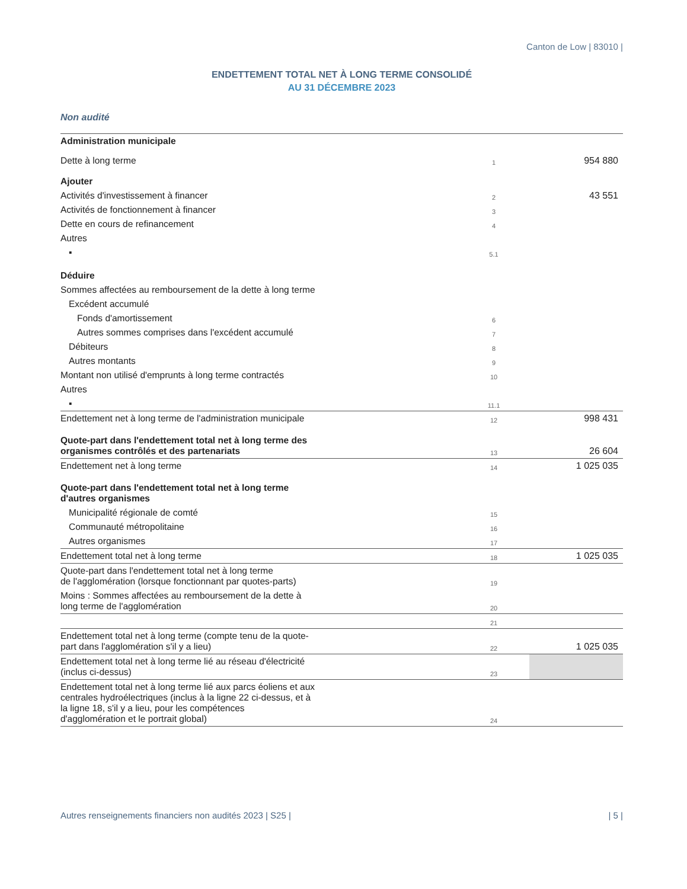Canton de Low | 83010 |
ENDETTEMENT TOTAL NET À LONG TERME CONSOLIDÉ
AU 31 DÉCEMBRE 2023
Non audité
| Administration municipale | | |
| Dette à long terme | 1 | 954 880 |
| Ajouter | | |
| Activités d'investissement à financer | 2 | 43 551 |
| Activités de fonctionnement à financer | 3 | |
| Dette en cours de refinancement | 4 | |
| Autres | | |
| ▪ | 5.1 | |
| Déduire | | |
| Sommes affectées au remboursement de la dette à long terme | | |
| Excédent accumulé | | |
| Fonds d'amortissement | 6 | |
| Autres sommes comprises dans l'excédent accumulé | 7 | |
| Débiteurs | 8 | |
| Autres montants | 9 | |
| Montant non utilisé d'emprunts à long terme contractés | 10 | |
| Autres | | |
| ▪ | 11.1 | |
| Endettement net à long terme de l'administration municipale | 12 | 998 431 |
| Quote-part dans l'endettement total net à long terme des organismes contrôlés et des partenariats | 13 | 26 604 |
| Endettement net à long terme | 14 | 1 025 035 |
| Quote-part dans l'endettement total net à long terme d'autres organismes | | |
| Municipalité régionale de comté | 15 | |
| Communauté métropolitaine | 16 | |
| Autres organismes | 17 | |
| Endettement total net à long terme | 18 | 1 025 035 |
| Quote-part dans l'endettement total net à long terme de l'agglomération (lorsque fonctionnant par quotes-parts) | 19 | |
| Moins : Sommes affectées au remboursement de la dette à long terme de l'agglomération | 20 | |
| | 21 | |
| Endettement total net à long terme (compte tenu de la quote- part dans l'agglomération s'il y a lieu) | 22 | 1 025 035 |
| Endettement total net à long terme lié au réseau d'électricité (inclus ci-dessus) | 23 | |
| Endettement total net à long terme lié aux parcs éoliens et aux centrales hydroélectriques (inclus à la ligne 22 ci-dessus, et à la ligne 18, s'il y a lieu, pour les compétences d'agglomération et le portrait global) | 24 | |
Autres renseignements financiers non audités 2023 | S25 | | 5 |